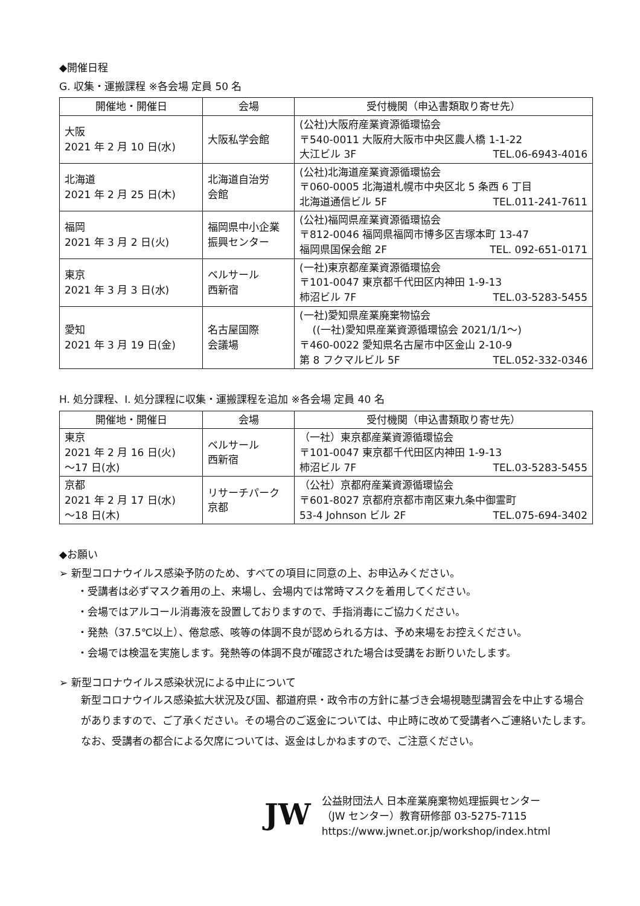◆開催日程
G. 収集・運搬課程 ※各会場 定員 50 名
| 開催地・開催日 | 会場 | 受付機関（申込書類取り寄せ先） |
| --- | --- | --- |
| 大阪 2021 年 2 月 10 日(水) | 大阪私学会館 | (公社)大阪府産業資源循環協会 〒540-0011 大阪府大阪市中央区農人橋 1-1-22 大江ビル 3F TEL.06-6943-4016 |
| 北海道 2021 年 2 月 25 日(木) | 北海道自治労 会館 | (公社)北海道産業資源循環協会 〒060-0005 北海道札幌市中央区北 5 条西 6 丁目 北海道通信ビル 5F TEL.011-241-7611 |
| 福岡 2021 年 3 月 2 日(火) | 福岡県中小企業 振興センター | (公社)福岡県産業資源循環協会 〒812-0046 福岡県福岡市博多区吉塚本町 13-47 福岡県国保会館 2F TEL. 092-651-0171 |
| 東京 2021 年 3 月 3 日(水) | ベルサール 西新宿 | (一社)東京都産業資源循環協会 〒101-0047 東京都千代田区内神田 1-9-13 柿沼ビル 7F TEL.03-5283-5455 |
| 愛知 2021 年 3 月 19 日(金) | 名古屋国際 会議場 | (一社)愛知県産業廃棄物協会 ((一社)愛知県産業資源循環協会 2021/1/1～) 〒460-0022 愛知県名古屋市中区金山 2-10-9 第 8 フクマルビル 5F TEL.052-332-0346 |
H. 処分課程、I. 処分課程に収集・運搬課程を追加 ※各会場 定員 40 名
| 開催地・開催日 | 会場 | 受付機関（申込書類取り寄せ先） |
| --- | --- | --- |
| 東京 2021 年 2 月 16 日(火) ～17 日(水) | ベルサール 西新宿 | （一社）東京都産業資源循環協会 〒101-0047 東京都千代田区内神田 1-9-13 柿沼ビル 7F TEL.03-5283-5455 |
| 京都 2021 年 2 月 17 日(水) ～18 日(木) | リサーチパーク 京都 | （公社）京都府産業資源循環協会 〒601-8027 京都府京都市南区東九条中御霊町 53-4 Johnson ビル 2F TEL.075-694-3402 |
◆お願い
➢ 新型コロナウイルス感染予防のため、すべての項目に同意の上、お申込みください。
・受講者は必ずマスク着用の上、来場し、会場内では常時マスクを着用してください。
・会場ではアルコール消毒液を設置しておりますので、手指消毒にご協力ください。
・発熱（37.5℃以上）、倦怠感、咳等の体調不良が認められる方は、予め来場をお控えください。
・会場では検温を実施します。発熱等の体調不良が確認された場合は受講をお断りいたします。
➢ 新型コロナウイルス感染状況による中止について
新型コロナウイルス感染拡大状況及び国、都道府県・政令市の方針に基づき会場視聴型講習会を中止する場合がありますので、ご了承ください。その場合のご返金については、中止時に改めて受講者へご連絡いたします。なお、受講者の都合による欠席については、返金はしかねますので、ご注意ください。
JW
公益財団法人 日本産業廃棄物処理振興センター
（JW センター）教育研修部 03-5275-7115
https://www.jwnet.or.jp/workshop/index.html